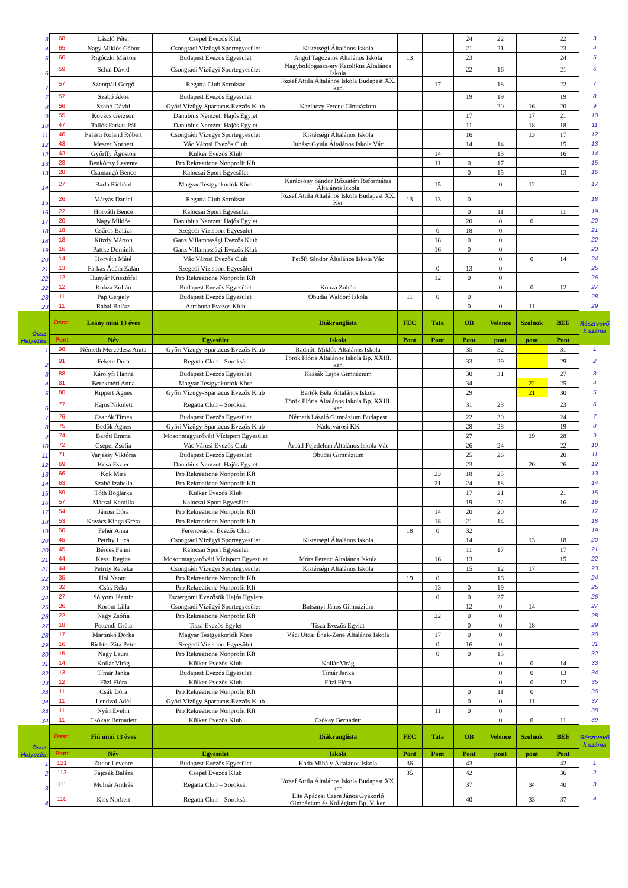| 3 | 68 | László Péter | Csepel Evezős Klub | | | | 24 | 22 | | 22 | 3 |
| 4 | 65 | Nagy Miklós Gábor | Csongrádi Vízügyi Sportegyesület | Kistérségi Általános Iskola | | | 21 | 21 | | 23 | 4 |
| 5 | 60 | Rigóczki Márton | Budapest Evezős Egyesület | Angol Tagozatos Általános Iskola | 13 | | 23 | | | 24 | 5 |
| 6 | 59 | Schal Dávid | Csongrádi Vízügyi Sportegyesület | Nagyboldogasszony Katolikus Általános Iskola | | | 22 | 16 | | 21 | 6 |
| 7 | 57 | Szentpáli Gergő | Regatta Club Soroksár | József Attila Általános Iskola Budapest XX. ker. | | 17 | | 18 | | 22 | 7 |
| 7 | 57 | Szabó Ákos | Budapest Evezős Egyesület | | | | 19 | 19 | | 19 | 8 |
| 8 | 56 | Szabó Dávid | Győri Vízügy-Spartacus Evezős Klub | Kazinczy Ferenc Gimnázium | | | | 20 | 16 | 20 | 9 |
| 9 | 55 | Kovács Gerzson | Danubius Nemzeti Hajós Egylet | | | | 17 | | 17 | 21 | 10 |
| 10 | 47 | Tallós Farkas Pál | Danubius Nemzeti Hajós Egylet | | | | 11 | | 18 | 18 | 11 |
| 11 | 46 | Palásti Roland Róbert | Csongrádi Vízügyi Sportegyesület | Kistérségi Általános Iskola | | | 16 | | 13 | 17 | 12 |
| 12 | 43 | Mester Norbert | Vác Városi Evezős Club | Juhász Gyula Általános Iskola Vác | | | 14 | 14 | | 15 | 13 |
| 12 | 43 | Győrffy Ágoston | Külker Evezős Klub | | | 14 | | 13 | | 16 | 14 |
| 13 | 28 | Benkóczy Levente | Pro Rekreatione Nonprofit Kft | | | 11 | 0 | 17 | | | 15 |
| 13 | 28 | Csamangó Bence | Kalocsai Sport Egyesület | | | | 0 | 15 | | 13 | 16 |
| 14 | 27 | Barla Richárd | Magyar Testgyakorlók Köre | Karácsony Sándor Rózsatéri Református Általános Iskola | | 15 | | 0 | 12 | | 17 |
| 15 | 26 | Mátyás Dániel | Regatta Club Soroksár | József Attila Általános Iskola Budapest XX. Ker | 13 | 13 | 0 | | | | 18 |
| 16 | 22 | Horváth Bence | Kalocsai Sport Egyesület | | | | 0 | 11 | | 11 | 19 |
| 17 | 20 | Nagy Miklós | Danubius Nemzeti Hajós Egylet | | | | 20 | 0 | 0 | | 20 |
| 18 | 18 | Csűrös Balázs | Szegedi Vízisport Egyesület | | | 0 | 18 | 0 | | | 21 |
| 18 | 18 | Küzdy Márton | Ganz Villamossági Evezős Klub | | | 18 | 0 | 0 | | | 22 |
| 19 | 16 | Pattke Dominik | Ganz Villamossági Evezős Klub | | | 16 | 0 | 0 | | | 23 |
| 20 | 14 | Horváth Máté | Vác Városi Evezős Club | Petőfi Sándor Általános Iskola Vác | | | | 0 | 0 | 14 | 24 |
| 21 | 13 | Farkas Ádám Zalán | Szegedi Vízisport Egyesület | | | 0 | 13 | 0 | | | 25 |
| 22 | 12 | Hunyár Krisztófel | Pro Rekreatione Nonprofit Kft | | | 12 | 0 | 0 | | | 26 |
| 22 | 12 | Kobza Zoltán | Budapest Evezős Egyesület | Kobza Zoltán | | | | 0 | 0 | 12 | 27 |
| 23 | 11 | Pap Gergely | Budapest Evezős Egyesület | Óbudai Waldorf Iskola | 11 | 0 | 0 | | | | 28 |
| 23 | 11 | Rábai Balázs | Arrabona Evezős Klub | | | | 0 | 0 | 11 | | 29 |
| Össz: Helyezés: | Össz: | Leány mini 13 éves | | Diákranglista | FEC | Tata | OB | Velence | Szolnok | BEE | Résztvevő k száma |
| | Pont | Név | Egyesület | Iskola | Pont | Pont | Pont | pont | pont | Pont | |
| 1 | 98 | Németh Mercédesz Anita | Győri Vízügy-Spartacus Evezős Klub | Radnóti Miklós Általános Iskola | | | 35 | 32 | | 31 | 1 |
| 2 | 91 | Fekete Dóra | Regatta Club – Soroksár | Török Flóris Általános Iskola Bp. XXIII. ker. | | | 33 | 29 | | 29 | 2 |
| 3 | 88 | Károlyfi Hanna | Budapest Evezős Egyesület | Kassák Lajos Gimnázium | | | 30 | 31 | | 27 | 3 |
| 4 | 81 | Berekméri Anna | Magyar Testgyakorlók Köre | | | | 34 | | 22 | 25 | 4 |
| 5 | 80 | Rippert Ágnes | Győri Vízügy-Spartacus Evezős Klub | Bartók Béla Általános Iskola | | | 29 | | 21 | 30 | 5 |
| 6 | 77 | Hájos Nikolett | Regatta Club – Soroksár | Török Flóris Általános Iskola Bp. XXIII. ker. | | | 31 | 23 | | 23 | 6 |
| 7 | 76 | Csahók Tímea | Budapest Evezős Egyesület | Németh László Gimnázium Budapest | | | 22 | 30 | | 24 | 7 |
| 8 | 75 | Bedők Ágnes | Győri Vízügy-Spartacus Evezős Klub | Nádorvárosi KK | | | 28 | 28 | | 19 | 8 |
| 9 | 74 | Baróti Emma | Mosonmagyaróvári Vízisport Egyesület | | | | 27 | | 19 | 28 | 9 |
| 10 | 72 | Csepel Zsófia | Vác Városi Evezős Club | Árpád Fejedelem Általános Iskola Vác | | | 26 | 24 | | 22 | 10 |
| 11 | 71 | Varjassy Viktória | Budapest Evezős Egyesület | Óbudai Gimnázium | | | 25 | 26 | | 20 | 11 |
| 12 | 69 | Kósa Eszter | Danubius Nemzeti Hajós Egylet | | | | 23 | | 20 | 26 | 12 |
| 13 | 66 | Kok Mira | Pro Rekreatione Nonprofit Kft | | | 23 | 18 | 25 | | | 13 |
| 14 | 63 | Szabó Izabella | Pro Rekreatione Nonprofit Kft | | | 21 | 24 | 18 | | | 14 |
| 15 | 59 | Tóth Boglárka | Külker Evezős Klub | | | | 17 | 21 | | 21 | 15 |
| 16 | 57 | Mácsai Kamilla | Kalocsai Sport Egyesület | | | | 19 | 22 | | 16 | 16 |
| 17 | 54 | Jánosi Dóra | Pro Rekreatione Nonprofit Kft | | | 14 | 20 | 20 | | | 17 |
| 18 | 53 | Kovács Kinga Gréta | Pro Rekreatione Nonprofit Kft | | | 18 | 21 | 14 | | | 18 |
| 19 | 50 | Fehér Anna | Ferencvárosi Evezős Club | | 18 | 0 | 32 | | | | 19 |
| 20 | 45 | Petrity Luca | Csongrádi Vízügyi Sportegyesület | Kistérségi Általános Iskola | | | 14 | | 13 | 18 | 20 |
| 20 | 45 | Bérces Fanni | Kalocsai Sport Egyesület | | | | 11 | 17 | | 17 | 21 |
| 21 | 44 | Keszi Regina | Mosonmagyaróvári Vízisport Egyesület | Móra Ferenc Általános Iskola | | 16 | 13 | | | 15 | 22 |
| 21 | 44 | Petrity Rebeka | Csongrádi Vízügyi Sportegyesület | Kistérségi Általános Iskola | | | 15 | 12 | 17 | | 23 |
| 22 | 35 | Hol Naomi | Pro Rekreatione Nonprofit Kft | | 19 | 0 | | 16 | | | 24 |
| 23 | 32 | Csák Réka | Pro Rekreatione Nonprofit Kft | | | 13 | 0 | 19 | | | 25 |
| 24 | 27 | Sólyom Jázmin | Esztergomi Evezősök Hajós Egylete | | | 0 | 0 | 27 | | | 26 |
| 25 | 26 | Korom Lilla | Csongrádi Vízügyi Sportegyesület | Batsányi János Gimnázium | | | 12 | 0 | 14 | | 27 |
| 26 | 22 | Nagy Zsófia | Pro Rekreatione Nonprofit Kft | | | 22 | 0 | 0 | | | 28 |
| 27 | 18 | Pettendi Gréta | Tisza Evezős Egylet | Tisza Evezős Egylet | | | 0 | 0 | 18 | | 29 |
| 28 | 17 | Martinkó Dorka | Magyar Testgyakorlók Köre | Váci Utcai Ének-Zene Általános Iskola | | 17 | 0 | 0 | | | 30 |
| 29 | 16 | Richter Zita Petra | Szegedi Vízisport Egyesület | | | 0 | 16 | 0 | | | 31 |
| 30 | 15 | Nagy Laura | Pro Rekreatione Nonprofit Kft | | | 0 | 0 | 15 | | | 32 |
| 31 | 14 | Kollár Virág | Külker Evezős Klub | Kollár Virág | | | | 0 | 0 | 14 | 33 |
| 32 | 13 | Tímár Janka | Budapest Evezős Egyesület | Tímár Janka | | | | 0 | 0 | 13 | 34 |
| 33 | 12 | Füzi Flóra | Külker Evezős Klub | Füzi Flóra | | | | 0 | 0 | 12 | 35 |
| 34 | 11 | Csák Dóra | Pro Rekreatione Nonprofit Kft | | | | 0 | 11 | 0 | | 36 |
| 34 | 11 | Lendvai Adél | Győri Vízügy-Spartacus Evezős Klub | | | | 0 | 0 | 11 | | 37 |
| 34 | 11 | Nyíri Evelin | Pro Rekreatione Nonprofit Kft | | | 11 | 0 | 0 | | | 38 |
| 34 | 11 | Csókay Bernadett | Külker Evezős Klub | Csókay Bernadett | | | | 0 | 0 | 11 | 39 |
| Össz: Helyezés: | Össz: | Fiú mini 13 éves | | Diákranglista | FEC | Tata | OB | Velence | Szolnok | BEE | Résztvevő k száma |
| | Pont | Név | Egyesület | Iskola | Pont | Pont | Pont | pont | pont | Pont | |
| 1 | 121 | Zudor Levente | Budapest Evezős Egyesület | Kada Mihály Általános Iskola | 36 | | 43 | | | 42 | 1 |
| 2 | 113 | Fajcsák Balázs | Csepel Evezős Klub | | 35 | | 42 | | | 36 | 2 |
| 3 | 111 | Molnár András | Regatta Club – Soroksár | József Attila Általános Iskola Budapest XX. ker. | | | 37 | | 34 | 40 | 3 |
| 4 | 110 | Kiss Norbert | Regatta Club – Soroksár | Elte Apáczai Csere János Gyakorló Gimnázium és Kollégium Bp. V. ker. | | | 40 | | 33 | 37 | 4 |